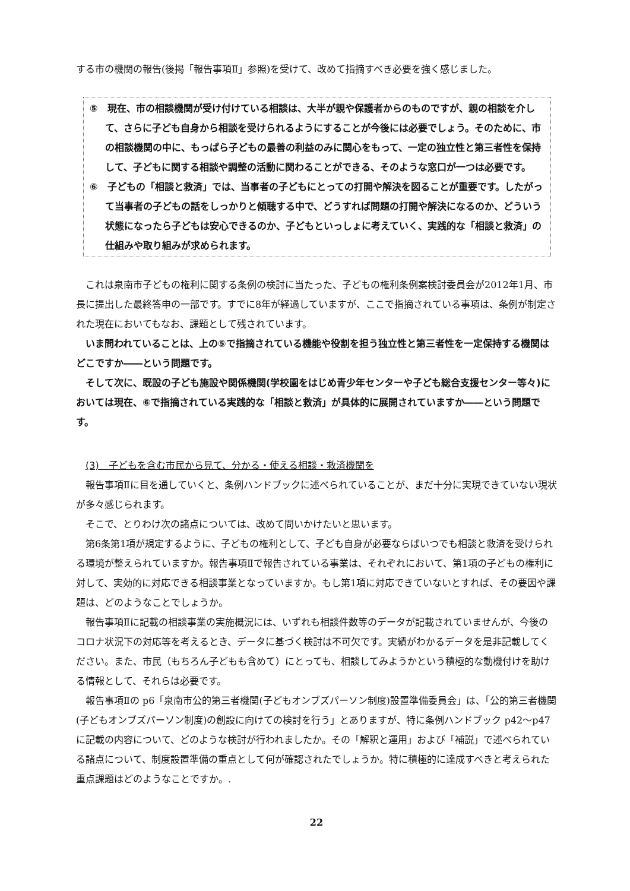する市の機関の報告(後掲「報告事項Ⅱ」参照)を受けて、改めて指摘すべき必要を強く感じました。
⑤　現在、市の相談機関が受け付けている相談は、大半が親や保護者からのものですが、親の相談を介して、さらに子ども自身から相談を受けられるようにすることが今後には必要でしょう。そのために、市の相談機関の中に、もっぱら子どもの最善の利益のみに関心をもって、一定の独立性と第三者性を保持して、子どもに関する相談や調整の活動に関わることができる、そのような窓口が一つは必要です。
⑥　子どもの「相談と救済」では、当事者の子どもにとっての打開や解決を図ることが重要です。したがって当事者の子どもの話をしっかりと傾聴する中で、どうすれば問題の打開や解決になるのか、どういう状態になったら子どもは安心できるのか、子どもといっしょに考えていく、実践的な「相談と救済」の仕組みや取り組みが求められます。
これは泉南市子どもの権利に関する条例の検討に当たった、子どもの権利条例案検討委員会が2012年1月、市長に提出した最終答申の一部です。すでに8年が経過していますが、ここで指摘されている事項は、条例が制定された現在においてもなお、課題として残されています。
いま問われていることは、上の⑤で指摘されている機能や役割を担う独立性と第三者性を一定保持する機関はどこですか――という問題です。
そして次に、既設の子ども施設や関係機関(学校園をはじめ青少年センターや子ども総合支援センター等々)においては現在、⑥で指摘されている実践的な「相談と救済」が具体的に展開されていますか――という問題です。
(3)　子どもを含む市民から見て、分かる・使える相談・救済機関を
報告事項Ⅱに目を通していくと、条例ハンドブックに述べられていることが、まだ十分に実現できていない現状が多々感じられます。
そこで、とりわけ次の諸点については、改めて問いかけたいと思います。
第6条第1項が規定するように、子どもの権利として、子ども自身が必要ならばいつでも相談と救済を受けられる環境が整えられていますか。報告事項Ⅱで報告されている事業は、それぞれにおいて、第1項の子どもの権利に対して、実効的に対応できる相談事業となっていますか。もし第1項に対応できていないとすれば、その要因や課題は、どのようなことでしょうか。
報告事項Ⅱに記載の相談事業の実施概況には、いずれも相談件数等のデータが記載されていませんが、今後のコロナ状況下の対応等を考えるとき、データに基づく検討は不可欠です。実績がわかるデータを是非記載してください。また、市民（もちろん子どもも含めて）にとっても、相談してみようかという積極的な動機付けを助ける情報として、それらは必要です。
報告事項Ⅱの p6「泉南市公的第三者機関(子どもオンブズパーソン制度)設置準備委員会」は、「公的第三者機関(子どもオンブズパーソン制度)の創設に向けての検討を行う」とありますが、特に条例ハンドブック p42～p47 に記載の内容について、どのような検討が行われましたか。その「解釈と運用」および「補説」で述べられている諸点について、制度設置準備の重点として何が確認されたでしょうか。特に積極的に達成すべきと考えられた重点課題はどのようなことですか。.
22